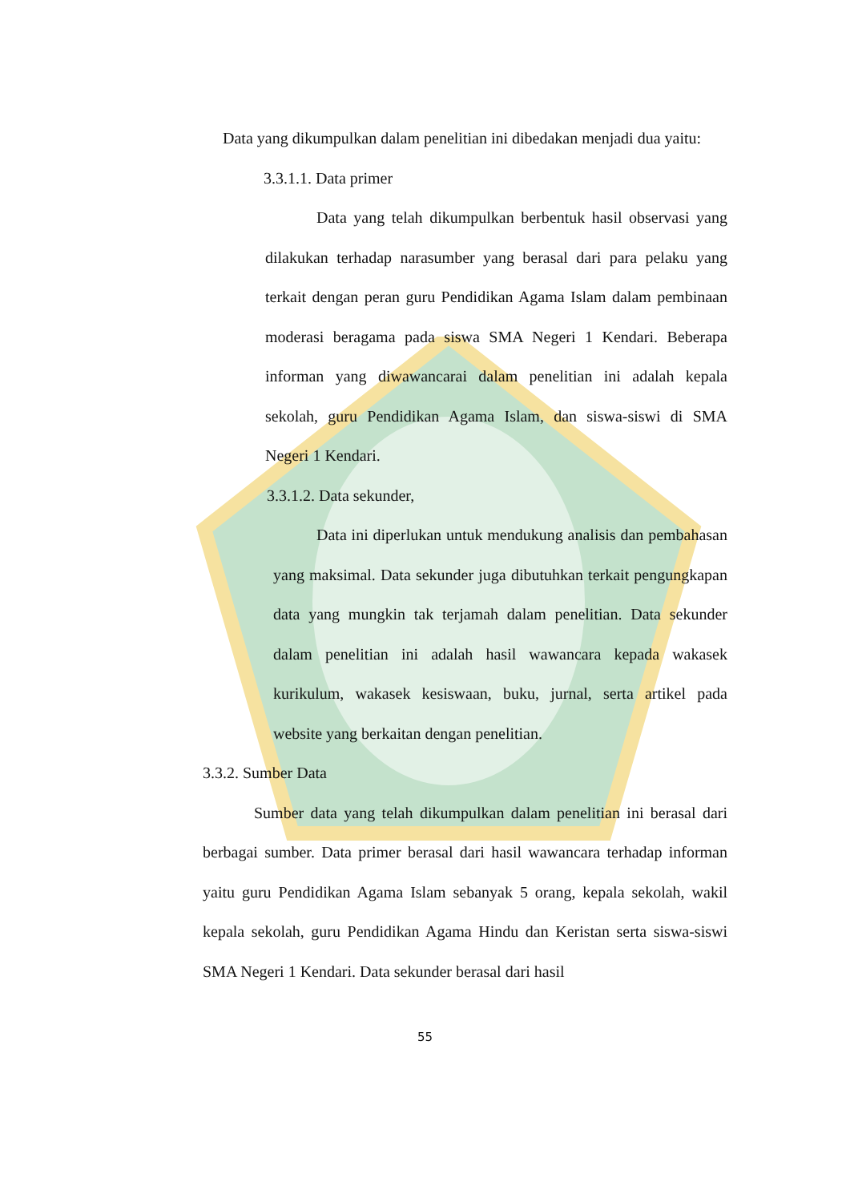Data yang dikumpulkan dalam penelitian ini dibedakan menjadi dua yaitu:
3.3.1.1. Data primer
Data yang telah dikumpulkan berbentuk hasil observasi yang dilakukan terhadap narasumber yang berasal dari para pelaku yang terkait dengan peran guru Pendidikan Agama Islam dalam pembinaan moderasi beragama pada siswa SMA Negeri 1 Kendari. Beberapa informan yang diwawancarai dalam penelitian ini adalah kepala sekolah, guru Pendidikan Agama Islam, dan siswa-siswi di SMA Negeri 1 Kendari.
3.3.1.2. Data sekunder,
Data ini diperlukan untuk mendukung analisis dan pembahasan yang maksimal. Data sekunder juga dibutuhkan terkait pengungkapan data yang mungkin tak terjamah dalam penelitian. Data sekunder dalam penelitian ini adalah hasil wawancara kepada wakasek kurikulum, wakasek kesiswaan, buku, jurnal, serta artikel pada website yang berkaitan dengan penelitian.
3.3.2. Sumber Data
Sumber data yang telah dikumpulkan dalam penelitian ini berasal dari berbagai sumber. Data primer berasal dari hasil wawancara terhadap informan yaitu guru Pendidikan Agama Islam sebanyak 5 orang, kepala sekolah, wakil kepala sekolah, guru Pendidikan Agama Hindu dan Keristan serta siswa-siswi SMA Negeri 1 Kendari. Data sekunder berasal dari hasil
55